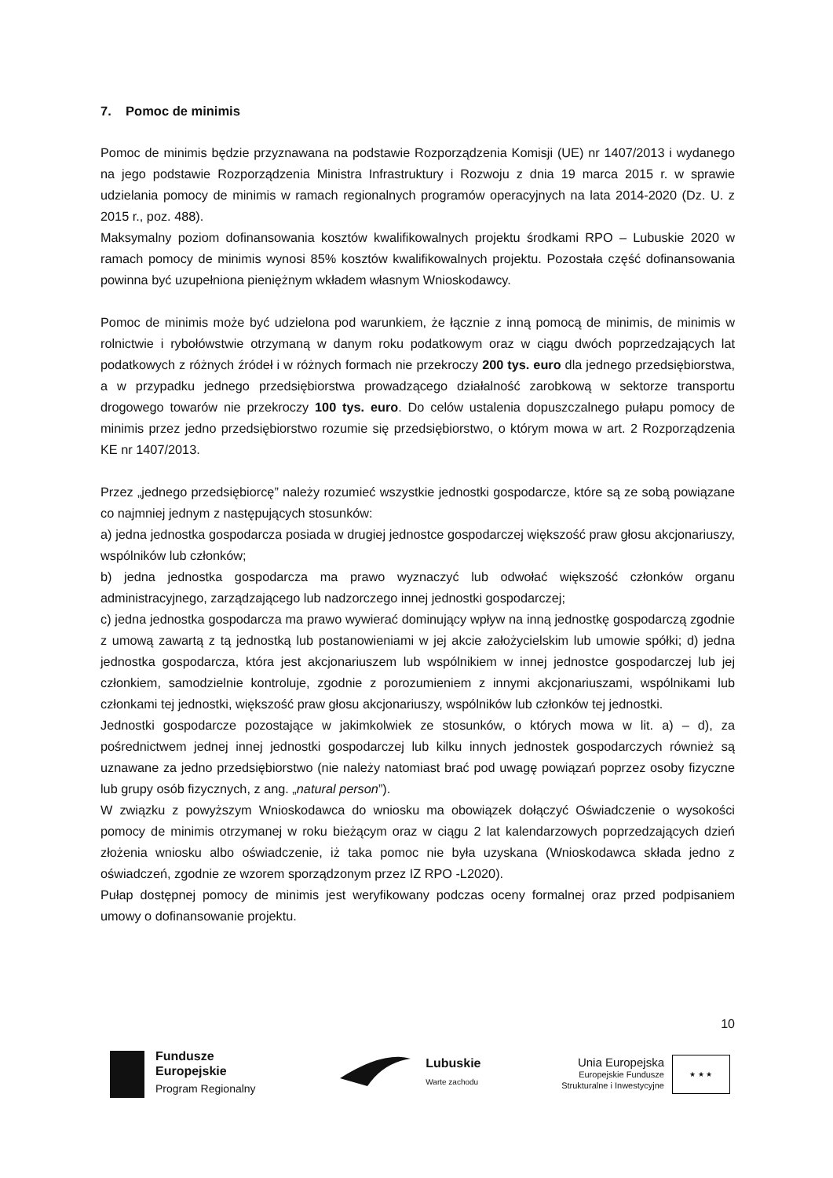7. Pomoc de minimis
Pomoc de minimis będzie przyznawana na podstawie Rozporządzenia Komisji (UE) nr 1407/2013 i wydanego na jego podstawie Rozporządzenia Ministra Infrastruktury i Rozwoju z dnia 19 marca 2015 r. w sprawie udzielania pomocy de minimis w ramach regionalnych programów operacyjnych na lata 2014-2020 (Dz. U. z 2015 r., poz. 488).
Maksymalny poziom dofinansowania kosztów kwalifikowalnych projektu środkami RPO – Lubuskie 2020 w ramach pomocy de minimis wynosi 85% kosztów kwalifikowalnych projektu. Pozostała część dofinansowania powinna być uzupełniona pieniężnym wkładem własnym Wnioskodawcy.
Pomoc de minimis może być udzielona pod warunkiem, że łącznie z inną pomocą de minimis, de minimis w rolnictwie i rybołówstwie otrzymaną w danym roku podatkowym oraz w ciągu dwóch poprzedzających lat podatkowych z różnych źródeł i w różnych formach nie przekroczy 200 tys. euro dla jednego przedsiębiorstwa, a w przypadku jednego przedsiębiorstwa prowadzącego działalność zarobkową w sektorze transportu drogowego towarów nie przekroczy 100 tys. euro. Do celów ustalenia dopuszczalnego pułapu pomocy de minimis przez jedno przedsiębiorstwo rozumie się przedsiębiorstwo, o którym mowa w art. 2 Rozporządzenia KE nr 1407/2013.
Przez „jednego przedsiębiorcę” należy rozumieć wszystkie jednostki gospodarcze, które są ze sobą powiązane co najmniej jednym z następujących stosunków:
a) jedna jednostka gospodarcza posiada w drugiej jednostce gospodarczej większość praw głosu akcjonariuszy, wspólników lub członków;
b) jedna jednostka gospodarcza ma prawo wyznaczyć lub odwołać większość członków organu administracyjnego, zarządzającego lub nadzorczego innej jednostki gospodarczej;
c) jedna jednostka gospodarcza ma prawo wywierać dominujący wpływ na inną jednostkę gospodarczą zgodnie z umową zawartą z tą jednostką lub postanowieniami w jej akcie założycielskim lub umowie spółki; d) jedna jednostka gospodarcza, która jest akcjonariuszem lub wspólnikiem w innej jednostce gospodarczej lub jej członkiem, samodzielnie kontroluje, zgodnie z porozumieniem z innymi akcjonariuszami, wspólnikami lub członkami tej jednostki, większość praw głosu akcjonariuszy, wspólników lub członków tej jednostki.
Jednostki gospodarcze pozostające w jakimkolwiek ze stosunków, o których mowa w lit. a) – d), za pośrednictwem jednej innej jednostki gospodarczej lub kilku innych jednostek gospodarczych również są uznawane za jedno przedsiębiorstwo (nie należy natomiast brać pod uwagę powiązań poprzez osoby fizyczne lub grupy osób fizycznych, z ang. „natural person”).
W związku z powyższym Wnioskodawca do wniosku ma obowiązek dołączyć Oświadczenie o wysokości pomocy de minimis otrzymanej w roku bieżącym oraz w ciągu 2 lat kalendarzowych poprzedzających dzień złożenia wniosku albo oświadczenie, iż taka pomoc nie była uzyskana (Wnioskodawca składa jedno z oświadczeń, zgodnie ze wzorem sporządzonym przez IZ RPO -L2020).
Pułap dostępnej pomocy de minimis jest weryfikowany podczas oceny formalnej oraz przed podpisaniem umowy o dofinansowanie projektu.
10
Fundusze
Europejskie
Program Regionalny
Lubuskie
Warte zachodu
Unia Europejska
Europejskie Fundusze
Strukturalne i Inwestycyjne
★ ★ ★